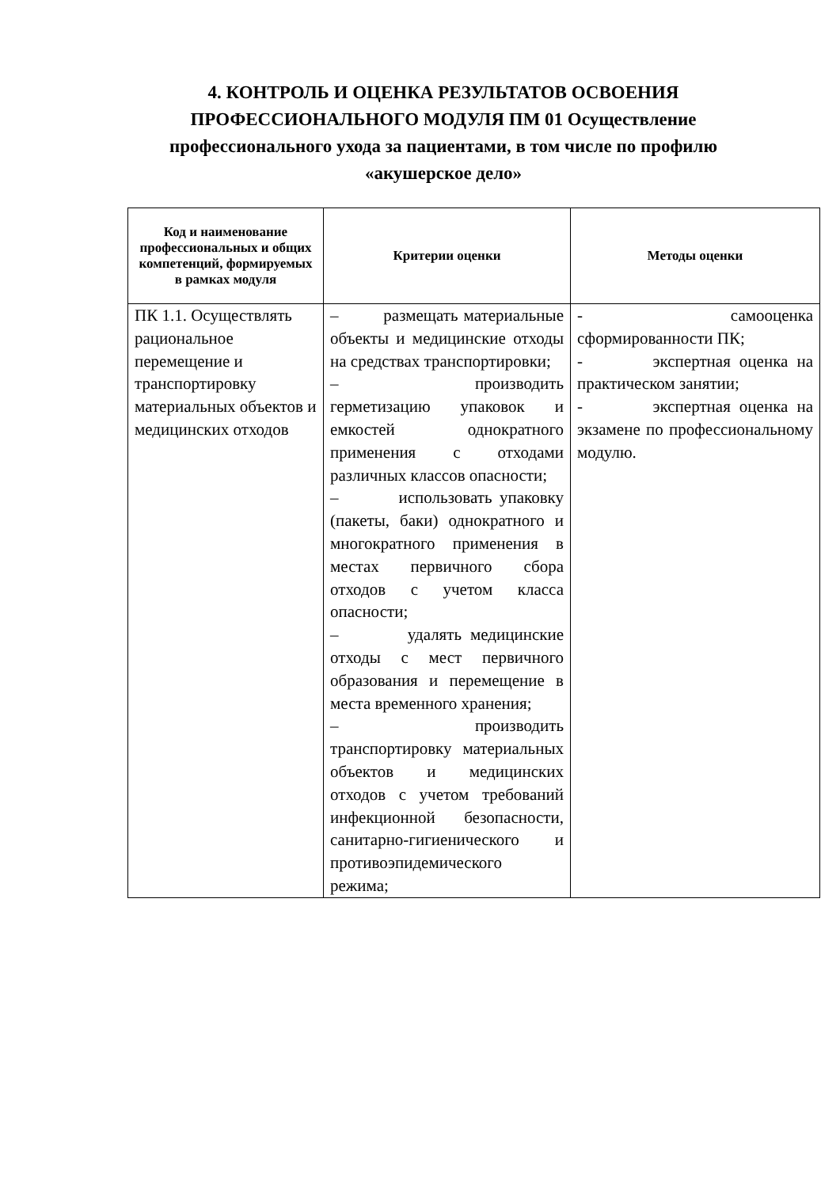4. КОНТРОЛЬ И ОЦЕНКА РЕЗУЛЬТАТОВ ОСВОЕНИЯ ПРОФЕССИОНАЛЬНОГО МОДУЛЯ ПМ 01 Осуществление профессионального ухода за пациентами, в том числе по профилю «акушерское дело»
| Код и наименование профессиональных и общих компетенций, формируемых в рамках модуля | Критерии оценки | Методы оценки |
| --- | --- | --- |
| ПК 1.1. Осуществлять рациональное перемещение и транспортировку материальных объектов и медицинских отходов | – размещать материальные объекты и медицинские отходы на средствах транспортировки; – производить герметизацию упаковок и емкостей однократного применения с отходами различных классов опасности; – использовать упаковку (пакеты, баки) однократного и многократного применения в местах первичного сбора отходов с учетом класса опасности; – удалять медицинские отходы с мест первичного образования и перемещение в места временного хранения; – производить транспортировку материальных объектов и медицинских отходов с учетом требований инфекционной безопасности, санитарно-гигиенического и противоэпидемического режима; | - самооценка сформированности ПК; - экспертная оценка на практическом занятии; - экспертная оценка на экзамене по профессиональному модулю. |